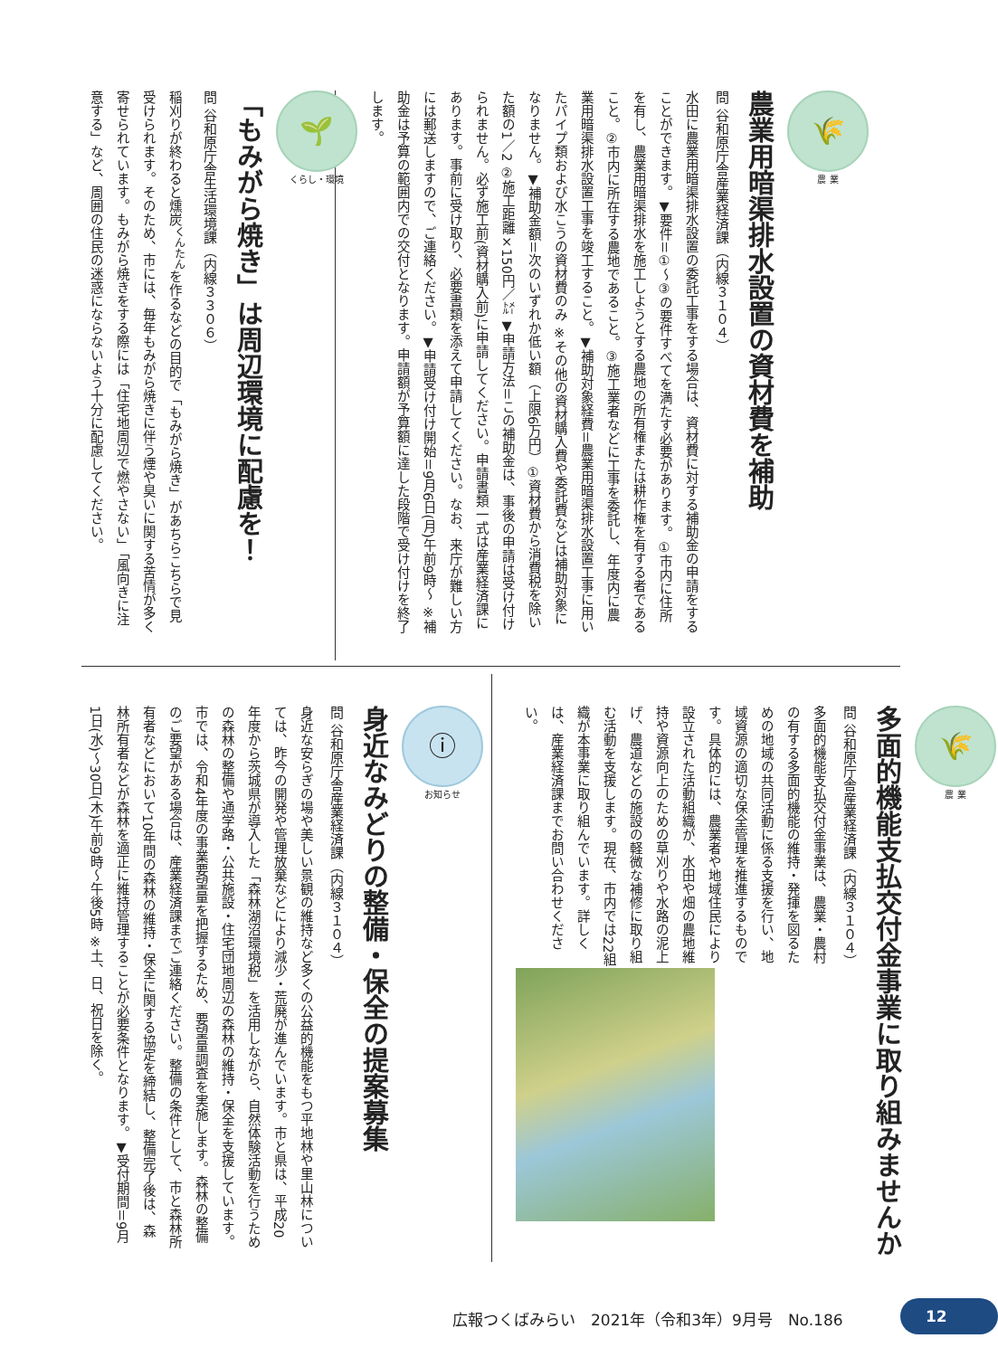🌾
農 業
農業用暗渠排水設置の資材費を補助
問 谷和原庁舎産業経済課（内線３１０４）
水田に農業用暗渠排水設置の委託工事をする場合は、資材費に対する補助金の申請をすることができます。▼要件＝①～③の要件すべてを満たす必要があります。①市内に住所を有し、農業用暗渠排水を施工しようとする農地の所有権または耕作権を有する者であること。②市内に所在する農地であること。③施工業者などに工事を委託し、年度内に農業用暗渠排水設置工事を竣工すること。▼補助対象経費＝農業用暗渠排水設置工事に用いたパイプ類および水こうの資材費のみ ※その他の資材購入費や委託費などは補助対象になりません。▼補助金額＝次のいずれか低い額（上限6万円）①資材費から消費税を除いた額の1／2 ②施工距離×150円／㍍ ▼申請方法＝この補助金は、事後の申請は受け付けられません。必ず施工前(資材購入前)に申請してください。申請書類一式は産業経済課にあります。事前に受け取り、必要書類を添えて申請してください。なお、来庁が難しい方には郵送しますので、ご連絡ください。▼申請受け付け開始＝9月6日(月)午前9時～ ※補助金は予算の範囲内での交付となります。申請額が予算額に達した段階で受け付けを終了します。
🌱
くらし・環境
「もみがら焼き」は周辺環境に配慮を！
問 谷和原庁舎生活環境課（内線３３０６）
稲刈りが終わると燻炭<sup>くんたん</sup>を作るなどの目的で「もみがら焼き」があちらこちらで見受けられます。そのため、市には、毎年もみがら焼きに伴う煙や臭いに関する苦情が多く寄せられています。もみがら焼きをする際には「住宅地周辺で燃やさない」「風向きに注意する」など、周囲の住民の迷惑にならないよう十分に配慮してください。
🌾
農 業
多面的機能支払交付金事業に取り組みませんか
問 谷和原庁舎産業経済課（内線３１０４）
多面的機能支払交付金事業は、農業・農村の有する多面的機能の維持・発揮を図るための地域の共同活動に係る支援を行い、地域資源の適切な保全管理を推進するものです。具体的には、農業者や地域住民により設立された活動組織が、水田や畑の農地維持や資源向上のための草刈りや水路の泥上げ、農道などの施設の軽微な補修に取り組む活動を支援します。現在、市内では22組織が本事業に取り組んでいます。詳しくは、産業経済課までお問い合わせください。
ⓘ
お知らせ
身近なみどりの整備・保全の提案募集
問 谷和原庁舎産業経済課（内線３１０４）
身近な安らぎの場や美しい景観の維持など多くの公益的機能をもつ平地林や里山林については、昨今の開発や管理放棄などにより減少・荒廃が進んでいます。市と県は、平成20年度から茨城県が導入した「森林湖沼環境税」を活用しながら、自然体験活動を行うための森林の整備や通学路・公共施設・住宅団地周辺の森林の維持・保全を支援しています。市では、令和4年度の事業要望量を把握するため、要望量調査を実施します。森林の整備のご要望がある場合は、産業経済課までご連絡ください。整備の条件として、市と森林所有者などにおいて10年間の森林の維持・保全に関する協定を締結し、整備完了後は、森林所有者などが森林を適正に維持管理することが必要条件となります。▼受付期間＝9月1日(水)～30日(木)午前9時～午後5時 ※土、日、祝日を除く。
広報つくばみらい　2021年（令和3年）9月号　No.186
12